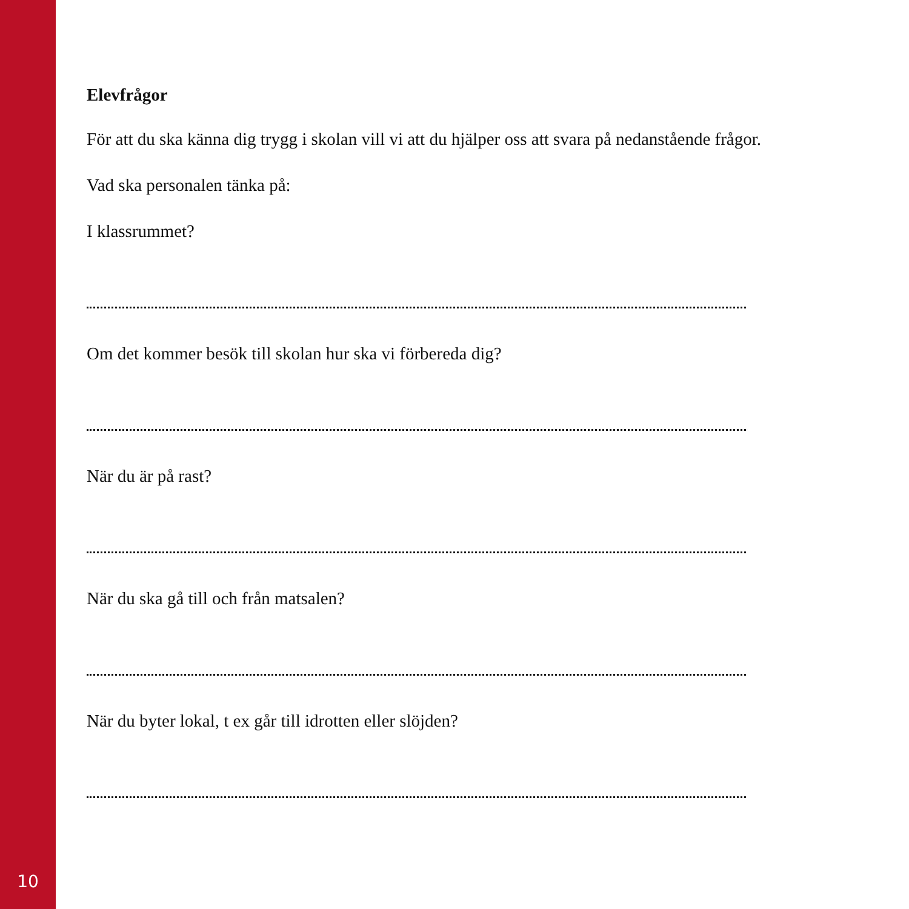Elevfrågor
För att du ska känna dig trygg i skolan vill vi att du hjälper oss att svara på nedanstående frågor.
Vad ska personalen tänka på:
I klassrummet?
Om det kommer besök till skolan hur ska vi förbereda dig?
När du är på rast?
När du ska gå till och från matsalen?
När du byter lokal, t ex går till idrotten eller slöjden?
10